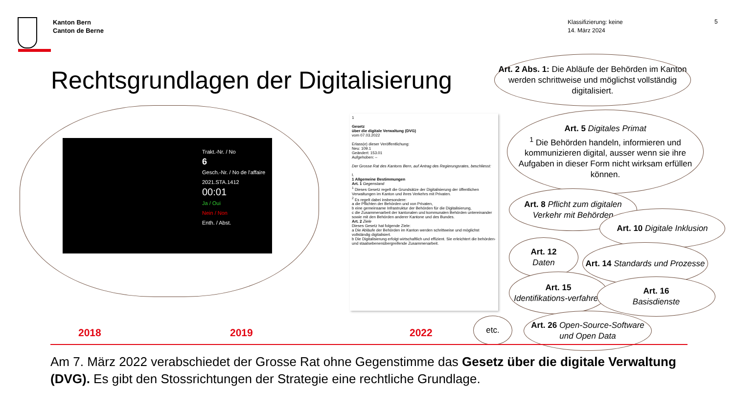Kanton Bern
Canton de Berne
Klassifizierung: keine
14. März 2024
5
Rechtsgrundlagen der Digitalisierung
Trakt.-Nr. / No
6
Gesch.-Nr. / No de l'affaire
2021.STA.1412
00:01
Ja / Oui
Nein / Non
Enth. / Abst.
1
Gesetz
über die digitale Verwaltung (DVG)
vom 07.03.2022
Erlass(e) dieser Veröffentlichung:
Neu: 109.1
Geändert: 153.01
Aufgehoben: –
Der Grosse Rat des Kantons Bern, auf Antrag des Regierungsrates, beschliesst:
I.
1 Allgemeine Bestimmungen
Art. 1 Gegenstand
<sup>1</sup> Dieses Gesetz regelt die Grundsätze der Digitalisierung der öffentlichen Verwaltungen im Kanton und ihres Verkehrs mit Privaten.
<sup>2</sup> Es regelt dabei insbesondere:
a die Pflichten der Behörden und von Privaten,
b eine gemeinsame Infrastruktur der Behörden für die Digitalisierung,
c die Zusammenarbeit der kantonalen und kommunalen Behörden untereinander sowie mit den Behörden anderer Kantone und des Bundes.
Art. 2 Ziele
Dieses Gesetz hat folgende Ziele:
a Die Abläufe der Behörden im Kanton werden schrittweise und möglichst vollständig digitalisiert.
b Die Digitalisierung erfolgt wirtschaftlich und effizient. Sie erleichtert die behörden- und staatsebenenübergreifende Zusammenarbeit.
Art. 2 Abs. 1: Die Abläufe der Behörden im Kanton werden schrittweise und möglichst vollständig digitalisiert.
Art. 5 Digitales Primat
<sup>1</sup> Die Behörden handeln, informieren und kommunizieren digital, ausser wenn sie ihre Aufgaben in dieser Form nicht wirksam erfüllen können.
Art. 8 Pflicht zum digitalen Verkehr mit Behörden
Art. 10 Digitale Inklusion
Art. 12
Daten
Art. 14 Standards und Prozesse
Art. 15
Identifikations-verfahren
Art. 16
Basisdienste
etc.
Art. 26 Open-Source-Software und Open Data
2018 2019 2022
Am 7. März 2022 verabschiedet der Grosse Rat ohne Gegenstimme das Gesetz über die digitale Verwaltung (DVG). Es gibt den Stossrichtungen der Strategie eine rechtliche Grundlage.